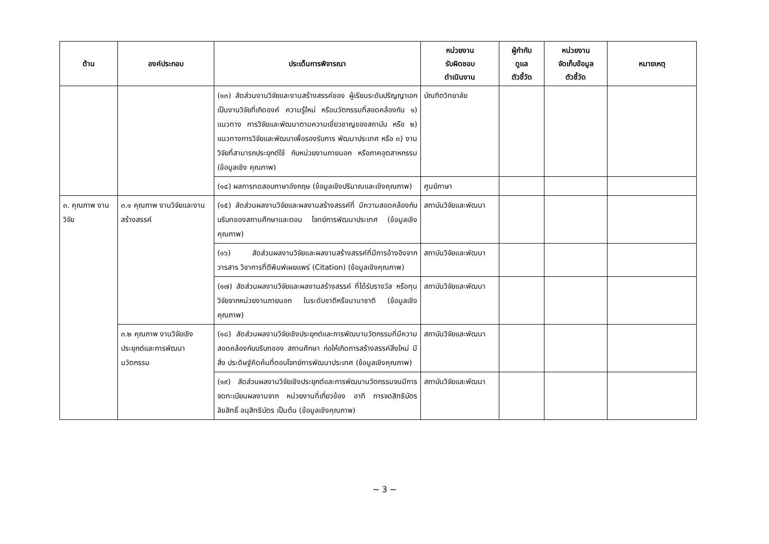| ด้าน | องค์ประกอบ | ประเด็นการพิจารณา | หน่วยงาน รับผิดชอบ ดำเนินงาน | ผู้กำกับ ดูแล ตัวชี้วัด | หน่วยงาน จัดเก็บข้อมูล ตัวชี้วัด | หมายเหตุ |
| --- | --- | --- | --- | --- | --- | --- |
| | | (๑๓) สัดส่วนงานวิจัยและงานสร้างสรรค์ของ ผู้เรียนระดับปริญญาเอกเป็นงานวิจัยที่เกิดองค์ ความรู้ใหม่ หรือนวัตกรรมที่สอดคล้องกับ ๑) แนวทาง การวิจัยและพัฒนาตามความเชี่ยวชาญของสถาบัน หรือ ๒) แนวทางการวิจัยและพัฒนาเพื่อรองรับการ พัฒนาประเทศ หรือ ๓) งานวิจัยที่สามารถประยุกต์ใช้ กับหน่วยงานภายนอก หรือภาคอุตสาหกรรม (ข้อมูลเชิง คุณภาพ) | บัณฑิตวิทยาลัย | | | |
| | | (๑๔) ผลการทดสอบภาษาอังกฤษ (ข้อมูลเชิงปริมาณและเชิงคุณภาพ) | ศูนย์ภาษา | | | |
| ๓. คุณภาพ งานวิจัย | ๓.๑ คุณภาพ งานวิจัยและงาน สร้างสรรค์ | (๑๕) สัดส่วนผลงานวิจัยและผลงานสร้างสรรค์ที่ มีความสอดคล้องกับบริบทของสถานศึกษาและตอบ โจทย์การพัฒนาประเทศ (ข้อมูลเชิงคุณภาพ) | สถาบันวิจัยและพัฒนา | | | |
| | | (๑๖) สัดส่วนผลงานวิจัยและผลงานสร้างสรรค์ที่มีการอ้างอิงจากวารสาร วิชาการที่ตีพิมพ์เผยแพร่ (Citation) (ข้อมูลเชิงคุณภาพ) | สถาบันวิจัยและพัฒนา | | | |
| | | (๑๗) สัดส่วนผลงานวิจัยและผลงานสร้างสรรค์ ที่ได้รับรางวัล หรือทุนวิจัยจากหน่วยงานภายนอก ในระดับชาติหรือนานาชาติ (ข้อมูลเชิงคุณภาพ) | สถาบันวิจัยและพัฒนา | | | |
| | ๓.๒ คุณภาพ งานวิจัยเชิงประยุกต์และการพัฒนานวัตกรรม | (๑๘) สัดส่วนผลงานวิจัยเชิงประยุกต์และการพัฒนานวัตกรรมที่มีความสอดคล้องกับบริบทของ สถานศึกษา ก่อให้เกิดการสร้างสรรค์สิ่งใหม่ มีสิ่ง ประดิษฐ์คิดค้นที่ตอบโจทย์การพัฒนาประเทศ (ข้อมูลเชิงคุณภาพ) | สถาบันวิจัยและพัฒนา | | | |
| | | (๑๙) สัดส่วนผลงานวิจัยเชิงประยุกต์และการพัฒนานวัตกรรมจนมีการจดทะเบียนผลงานจาก หน่วยงานที่เกี่ยวข้อง อาทิ การจดสิทธิบัตร ลิขสิทธิ์ อนุสิทธิบัตร เป็นต้น (ข้อมูลเชิงคุณภาพ) | สถาบันวิจัยและพัฒนา | | | |
~ 3 ~